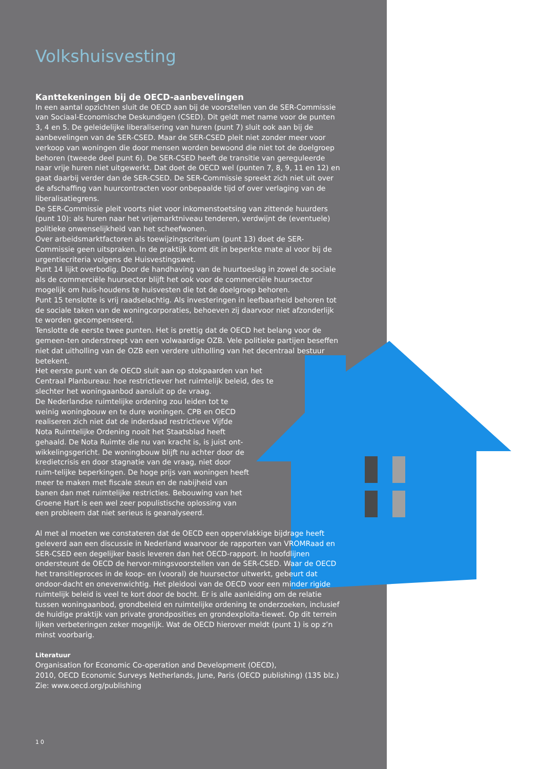Volkshuisvesting
Kanttekeningen bij de OECD-aanbevelingen
In een aantal opzichten sluit de OECD aan bij de voorstellen van de SER-Commissie van Sociaal-Economische Deskundigen (CSED). Dit geldt met name voor de punten 3, 4 en 5. De geleidelijke liberalisering van huren (punt 7) sluit ook aan bij de aanbevelingen van de SER-CSED. Maar de SER-CSED pleit niet zonder meer voor verkoop van woningen die door mensen worden bewoond die niet tot de doelgroep behoren (tweede deel punt 6). De SER-CSED heeft de transitie van gereguleerde naar vrije huren niet uitgewerkt. Dat doet de OECD wel (punten 7, 8, 9, 11 en 12) en gaat daarbij verder dan de SER-CSED. De SER-Commissie spreekt zich niet uit over de afschaffing van huurcontracten voor onbepaalde tijd of over verlaging van de liberalisatiegrens.
De SER-Commissie pleit voorts niet voor inkomenstoetsing van zittende huurders (punt 10): als huren naar het vrijemarktniveau tenderen, verdwijnt de (eventuele) politieke onwenselijkheid van het scheefwonen.
Over arbeidsmarktfactoren als toewijzingscriterium (punt 13) doet de SER-Commissie geen uitspraken. In de praktijk komt dit in beperkte mate al voor bij de urgentiecriteria volgens de Huisvestingswet.
Punt 14 lijkt overbodig. Door de handhaving van de huurtoeslag in zowel de sociale als de commerciële huursector blijft het ook voor de commerciële huursector mogelijk om huis-houdens te huisvesten die tot de doelgroep behoren.
Punt 15 tenslotte is vrij raadselachtig. Als investeringen in leefbaarheid behoren tot de sociale taken van de woningcorporaties, behoeven zij daarvoor niet afzonderlijk te worden gecompenseerd.
Tenslotte de eerste twee punten. Het is prettig dat de OECD het belang voor de gemeen-ten onderstreept van een volwaardige OZB. Vele politieke partijen beseffen niet dat uitholling van de OZB een verdere uitholling van het decentraal bestuur betekent.
Het eerste punt van de OECD sluit aan op stokpaarden van het Centraal Planbureau: hoe restrictiever het ruimtelijk beleid, des te slechter het woningaanbod aansluit op de vraag.
De Nederlandse ruimtelijke ordening zou leiden tot te weinig woningbouw en te dure woningen. CPB en OECD realiseren zich niet dat de inderdaad restrictieve Vijfde Nota Ruimtelijke Ordening nooit het Staatsblad heeft gehaald. De Nota Ruimte die nu van kracht is, is juist ont-wikkelingsgericht. De woningbouw blijft nu achter door de kredietcrisis en door stagnatie van de vraag, niet door ruim-telijke beperkingen. De hoge prijs van woningen heeft meer te maken met fiscale steun en de nabijheid van banen dan met ruimtelijke restricties. Bebouwing van het Groene Hart is een wel zeer populistische oplossing van een probleem dat niet serieus is geanalyseerd.
Al met al moeten we constateren dat de OECD een oppervlakkige bijdrage heeft geleverd aan een discussie in Nederland waarvoor de rapporten van VROMRaad en SER-CSED een degelijker basis leveren dan het OECD-rapport. In hoofdlijnen ondersteunt de OECD de hervor-mingsvoorstellen van de SER-CSED. Waar de OECD het transitieproces in de koop- en (vooral) de huursector uitwerkt, gebeurt dat ondoor-dacht en onevenwichtig. Het pleidooi van de OECD voor een minder rigide ruimtelijk beleid is veel te kort door de bocht. Er is alle aanleiding om de relatie tussen woningaanbod, grondbeleid en ruimtelijke ordening te onderzoeken, inclusief de huidige praktijk van private grondposities en grondexploita-tiewet. Op dit terrein lijken verbeteringen zeker mogelijk. Wat de OECD hierover meldt (punt 1) is op z’n minst voorbarig.
Literatuur
Organisation for Economic Co-operation and Development (OECD),
2010, OECD Economic Surveys Netherlands, June, Paris (OECD publishing) (135 blz.)
Zie: www.oecd.org/publishing
10